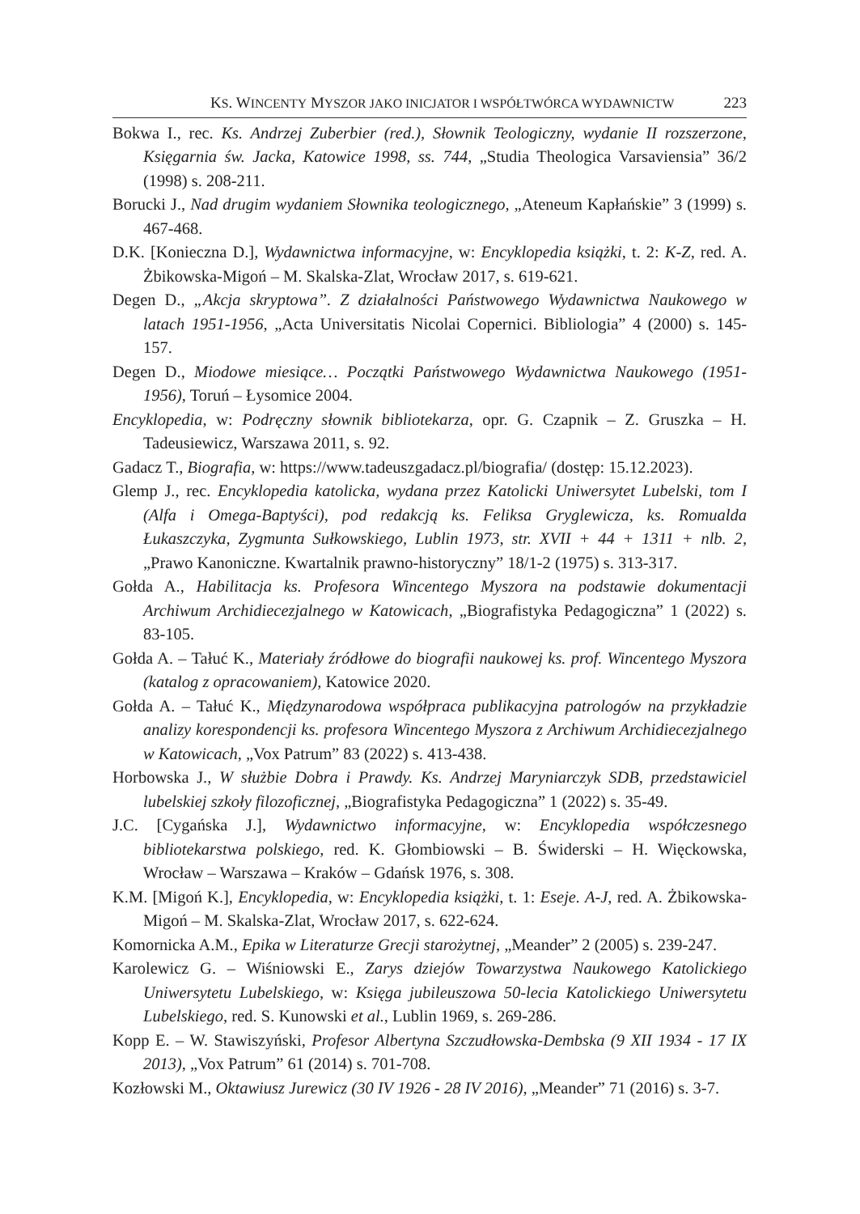KS. WINCENTY MYSZOR JAKO INICJATOR I WSPÓŁTWÓRCA WYDAWNICTW 223
Bokwa I., rec. Ks. Andrzej Zuberbier (red.), Słownik Teologiczny, wydanie II rozszerzone, Księgarnia św. Jacka, Katowice 1998, ss. 744, „Studia Theologica Varsaviensia” 36/2 (1998) s. 208-211.
Borucki J., Nad drugim wydaniem Słownika teologicznego, „Ateneum Kapłańskie” 3 (1999) s. 467-468.
D.K. [Konieczna D.], Wydawnictwa informacyjne, w: Encyklopedia książki, t. 2: K-Z, red. A. Żbikowska-Migoń – M. Skalska-Zlat, Wrocław 2017, s. 619-621.
Degen D., „Akcja skryptowa”. Z działalności Państwowego Wydawnictwa Naukowego w latach 1951-1956, „Acta Universitatis Nicolai Copernici. Bibliologia” 4 (2000) s. 145-157.
Degen D., Miodowe miesiące… Początki Państwowego Wydawnictwa Naukowego (1951-1956), Toruń – Łysomice 2004.
Encyklopedia, w: Podręczny słownik bibliotekarza, opr. G. Czapnik – Z. Gruszka – H. Tadeusiewicz, Warszawa 2011, s. 92.
Gadacz T., Biografia, w: https://www.tadeuszgadacz.pl/biografia/ (dostęp: 15.12.2023).
Glemp J., rec. Encyklopedia katolicka, wydana przez Katolicki Uniwersytet Lubelski, tom I (Alfa i Omega-Baptyści), pod redakcją ks. Feliksa Gryglewicza, ks. Romualda Łukaszczyka, Zygmunta Sułkowskiego, Lublin 1973, str. XVII + 44 + 1311 + nlb. 2, „Prawo Kanoniczne. Kwartalnik prawno-historyczny” 18/1-2 (1975) s. 313-317.
Gołda A., Habilitacja ks. Profesora Wincentego Myszora na podstawie dokumentacji Archiwum Archidiecezjalnego w Katowicach, „Biografistyka Pedagogiczna” 1 (2022) s. 83-105.
Gołda A. – Tałuć K., Materiały źródłowe do biografii naukowej ks. prof. Wincentego Myszora (katalog z opracowaniem), Katowice 2020.
Gołda A. – Tałuć K., Międzynarodowa współpraca publikacyjna patrologów na przykładzie analizy korespondencji ks. profesora Wincentego Myszora z Archiwum Archidiecezjalnego w Katowicach, „Vox Patrum” 83 (2022) s. 413-438.
Horbowska J., W służbie Dobra i Prawdy. Ks. Andrzej Maryniarczyk SDB, przedstawiciel lubelskiej szkoły filozoficznej, „Biografistyka Pedagogiczna” 1 (2022) s. 35-49.
J.C. [Cygańska J.], Wydawnictwo informacyjne, w: Encyklopedia współczesnego bibliotekarstwa polskiego, red. K. Głombiowski – B. Świderski – H. Więckowska, Wrocław – Warszawa – Kraków – Gdańsk 1976, s. 308.
K.M. [Migoń K.], Encyklopedia, w: Encyklopedia książki, t. 1: Eseje. A-J, red. A. Żbikowska-Migoń – M. Skalska-Zlat, Wrocław 2017, s. 622-624.
Komornicka A.M., Epika w Literaturze Grecji starożytnej, „Meander” 2 (2005) s. 239-247.
Karolewicz G. – Wiśniowski E., Zarys dziejów Towarzystwa Naukowego Katolickiego Uniwersytetu Lubelskiego, w: Księga jubileuszowa 50-lecia Katolickiego Uniwersytetu Lubelskiego, red. S. Kunowski et al., Lublin 1969, s. 269-286.
Kopp E. – W. Stawiszyński, Profesor Albertyna Szczudłowska-Dembska (9 XII 1934 - 17 IX 2013), „Vox Patrum” 61 (2014) s. 701-708.
Kozłowski M., Oktawiusz Jurewicz (30 IV 1926 - 28 IV 2016), „Meander” 71 (2016) s. 3-7.